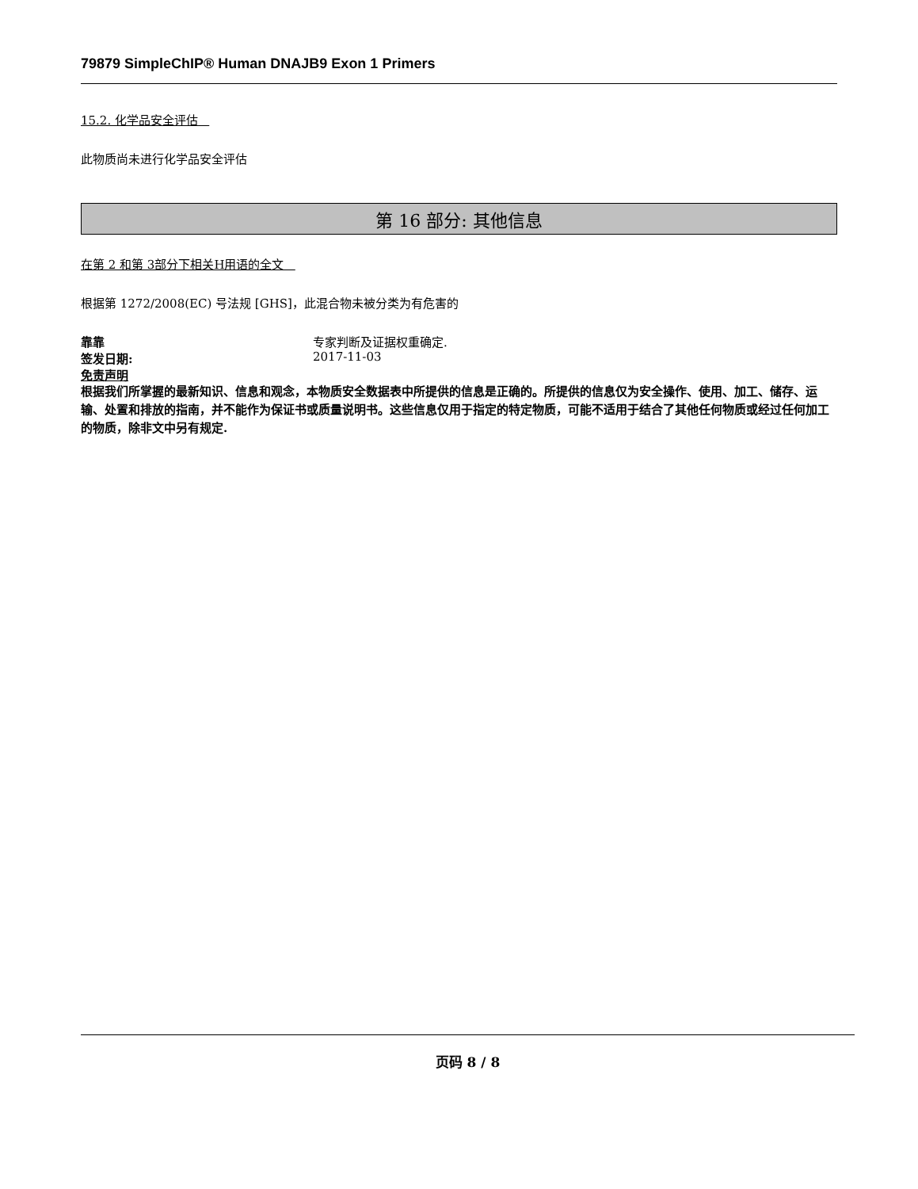79879 SimpleChIP® Human DNAJB9 Exon 1 Primers
15.2. 化学品安全评估
此物质尚未进行化学品安全评估
第 16 部分: 其他信息
在第 2 和第 3部分下相关H用语的全文
根据第 1272/2008(EC) 号法规 [GHS]，此混合物未被分类为有危害的
靠靠 专家判断及证据权重确定.
签发日期: 2017-11-03
免责声明
根据我们所掌握的最新知识、信息和观念，本物质安全数据表中所提供的信息是正确的。所提供的信息仅为安全操作、使用、加工、储存、运输、处置和排放的指南，并不能作为保证书或质量说明书。这些信息仅用于指定的特定物质，可能不适用于结合了其他任何物质或经过任何加工的物质，除非文中另有规定.
页码 8 / 8